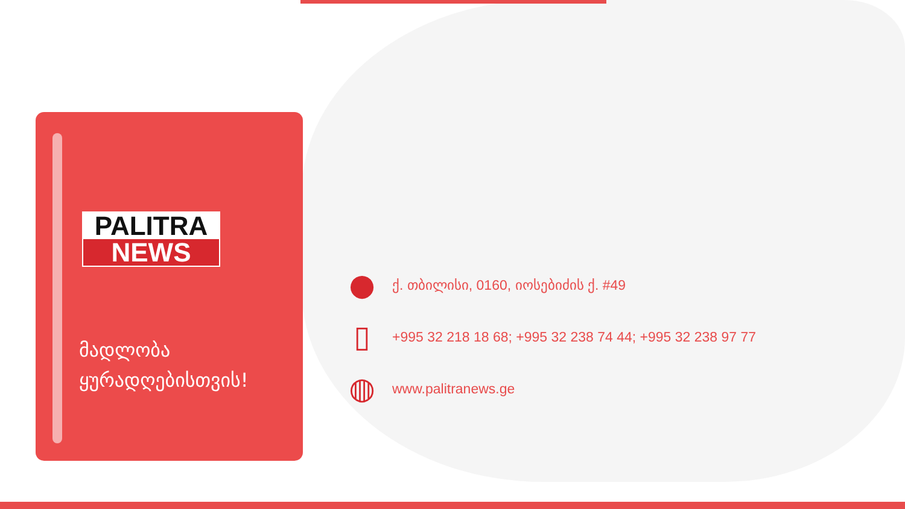PALITRA
NEWS
მადლობა
ყურადღებისთვის!
●
ქ. თბილისი, 0160, იოსებიძის ქ. #49
▯
+995 32 218 18 68; +995 32 238 74 44; +995 32 238 97 77
◍
www.palitranews.ge